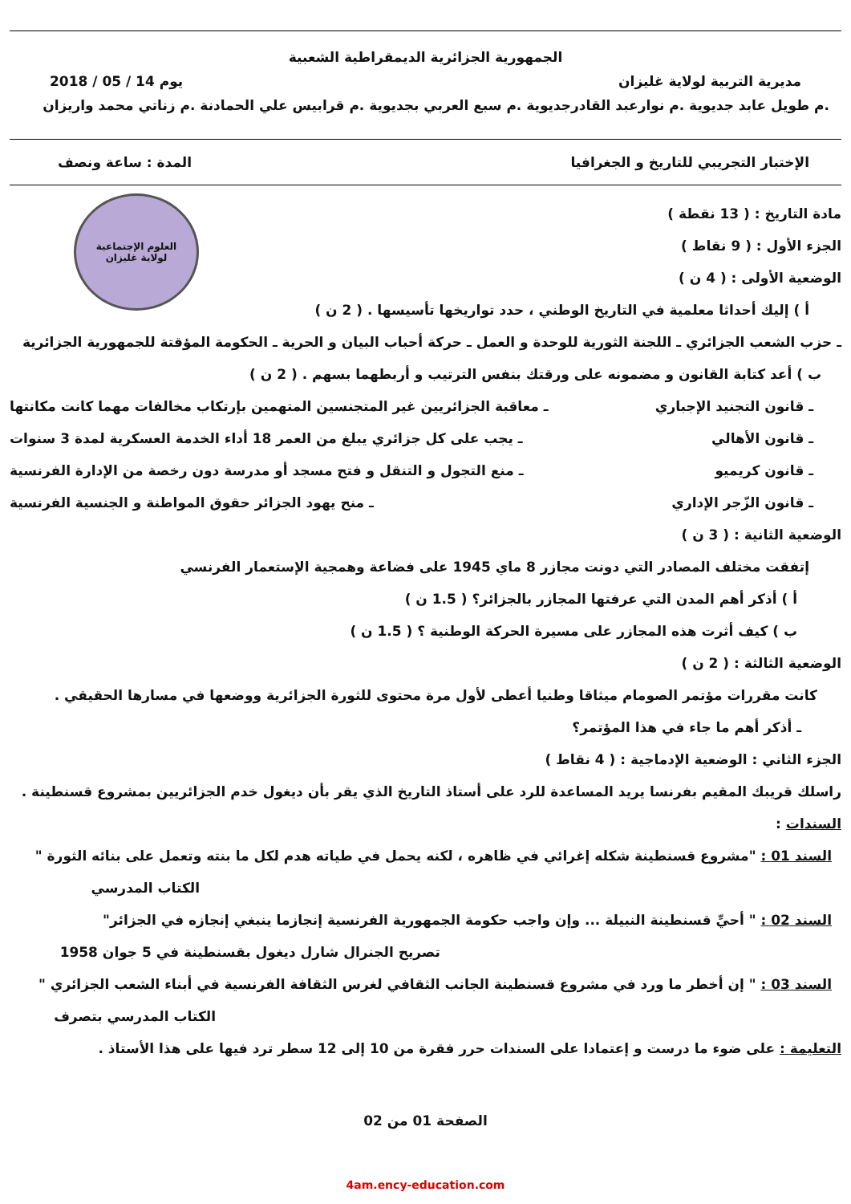الجمهورية الجزائرية الديمقراطية الشعبية
مديرية التربية لولاية غليزان يوم 14 / 05 / 2018
.م طويل عابد جديوية .م نوارعبد القادرجديوية .م سبع العربي بجديوية .م قرابيس علي الحمادنة .م زناتي محمد واريزان
الإختبار التجريبي للتاريخ و الجغرافيا المدة : ساعة ونصف
العلوم الإجتماعية
لولاية غليزان
مادة التاريخ : ( 13 نقطة )
الجزء الأول : ( 9 نقاط )
الوضعية الأولى : ( 4 ن )
أ ) إليك أحداثا معلمية في التاريخ الوطني ، حدد تواريخها تأسيسها . ( 2 ن )
ـ حزب الشعب الجزائري ـ اللجنة الثورية للوحدة و العمل ـ حركة أحباب البيان و الحرية ـ الحكومة المؤقتة للجمهورية الجزائرية
ب ) أعد كتابة القانون و مضمونه على ورقتك بنفس الترتيب و أربطهما بسهم . ( 2 ن )
ـ قانون التجنيد الإجباري ـ معاقبة الجزائريين غير المتجنسين المتهمين بإرتكاب مخالفات مهما كانت مكانتها
ـ قانون الأهالي ـ يجب على كل جزائري يبلغ من العمر 18 أداء الخدمة العسكرية لمدة 3 سنوات
ـ قانون كريميو ـ منع التجول و التنقل و فتح مسجد أو مدرسة دون رخصة من الإدارة الفرنسية
ـ قانون الزّجر الإداري ـ منح يهود الجزائر حقوق المواطنة و الجنسية الفرنسية
الوضعية الثانية : ( 3 ن )
إتفقت مختلف المصادر التي دونت مجازر 8 ماي 1945 على فضاعة وهمجية الإستعمار الفرنسي
أ ) أذكر أهم المدن التي عرفتها المجازر بالجزائر؟ ( 1.5 ن )
ب ) كيف أثرت هذه المجازر على مسيرة الحركة الوطنية ؟ ( 1.5 ن )
الوضعية الثالثة : ( 2 ن )
كانت مقررات مؤتمر الصومام ميثاقا وطنيا أعطى لأول مرة محتوى للثورة الجزائرية ووضعها في مسارها الحقيقي .
ـ أذكر أهم ما جاء في هذا المؤتمر؟
الجزء الثاني : الوضعية الإدماجية : ( 4 نقاط )
راسلك قريبك المقيم بفرنسا يريد المساعدة للرد على أستاذ التاريخ الذي يقر بأن ديغول خدم الجزائريين بمشروع قسنطينة .
السندات :
السند 01 : "مشروع قسنطينة شكله إغرائي في ظاهره ، لكنه يحمل في طياته هدم لكل ما بنته وتعمل على بنائه الثورة "
الكتاب المدرسي
السند 02 : " أحيِّ قسنطينة النبيلة ... وإن واجب حكومة الجمهورية الفرنسية إنجازما ينبغي إنجازه في الجزائر"
تصريح الجنرال شارل ديغول بقسنطينة في 5 جوان 1958
السند 03 : " إن أخطر ما ورد في مشروع قسنطينة الجانب الثقافي لغرس الثقافة الفرنسية في أبناء الشعب الجزائري "
الكتاب المدرسي بتصرف
التعليمة : على ضوء ما درست و إعتمادا على السندات حرر فقرة من 10 إلى 12 سطر ترد فيها على هذا الأستاذ .
الصفحة 01 من 02
4am.ency-education.com